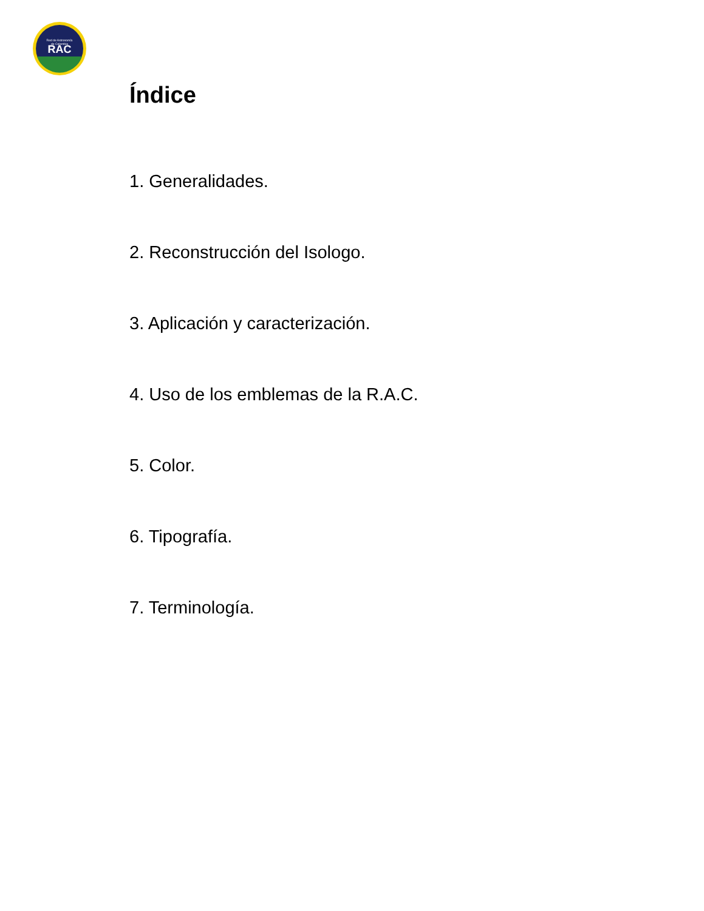RAC
Red de Astronomía
de Colombia
Índice
1. Generalidades.
2. Reconstrucción del Isologo.
3. Aplicación y caracterización.
4. Uso de los emblemas de la R.A.C.
5. Color.
6. Tipografía.
7. Terminología.